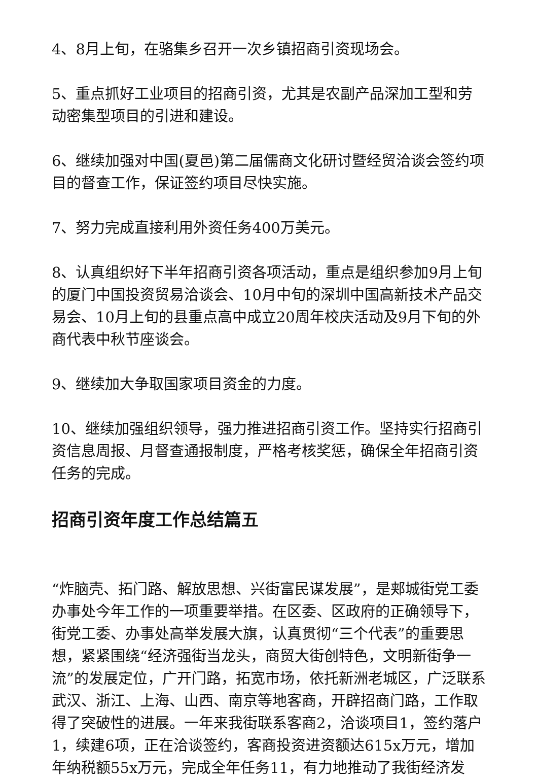4、8月上旬，在骆集乡召开一次乡镇招商引资现场会。
5、重点抓好工业项目的招商引资，尤其是农副产品深加工型和劳动密集型项目的引进和建设。
6、继续加强对中国(夏邑)第二届儒商文化研讨暨经贸洽谈会签约项目的督查工作，保证签约项目尽快实施。
7、努力完成直接利用外资任务400万美元。
8、认真组织好下半年招商引资各项活动，重点是组织参加9月上旬的厦门中国投资贸易洽谈会、10月中旬的深圳中国高新技术产品交易会、10月上旬的县重点高中成立20周年校庆活动及9月下旬的外商代表中秋节座谈会。
9、继续加大争取国家项目资金的力度。
10、继续加强组织领导，强力推进招商引资工作。坚持实行招商引资信息周报、月督查通报制度，严格考核奖惩，确保全年招商引资任务的完成。
招商引资年度工作总结篇五
“炸脑壳、拓门路、解放思想、兴街富民谋发展”，是郏城街党工委办事处今年工作的一项重要举措。在区委、区政府的正确领导下，街党工委、办事处高举发展大旗，认真贯彻“三个代表”的重要思想，紧紧围绕“经济强街当龙头，商贸大街创特色，文明新街争一流”的发展定位，广开门路，拓宽市场，依托新洲老城区，广泛联系武汉、浙江、上海、山西、南京等地客商，开辟招商门路，工作取得了突破性的进展。一年来我街联系客商2，洽谈项目1，签约落户1，续建6项，正在洽谈签约，客商投资进资额达615x万元，增加年纳税额55x万元，完成全年任务11，有力地推动了我街经济发